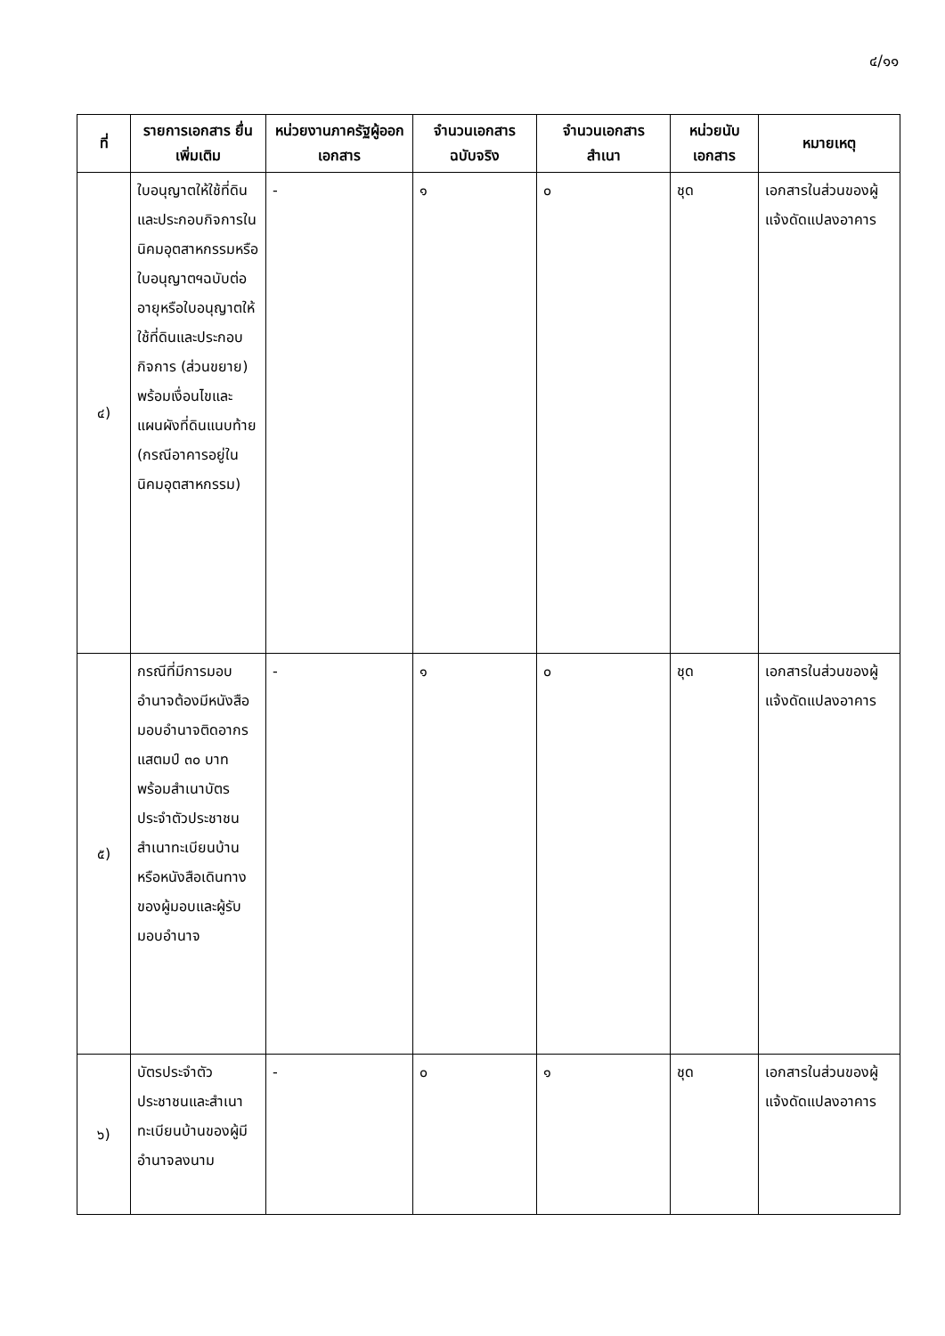๔/๑๑
| ที่ | รายการเอกสาร ยื่นเพิ่มเติม | หน่วยงานภาครัฐผู้ออกเอกสาร | จำนวนเอกสาร ฉบับจริง | จำนวนเอกสาร สำเนา | หน่วยนับ เอกสาร | หมายเหตุ |
| --- | --- | --- | --- | --- | --- | --- |
| ๔) | ใบอนุญาตให้ใช้ที่ดิน และประกอบกิจการในนิคมอุตสาหกรรมหรือใบอนุญาตฯฉบับต่ออายุหรือใบอนุญาตให้ใช้ที่ดินและประกอบกิจการ (ส่วนขยาย) พร้อมเงื่อนไขและแผนผังที่ดินแนบท้าย (กรณีอาคารอยู่ในนิคมอุตสาหกรรม) | - | ๑ | ๐ | ชุด | เอกสารในส่วนของผู้แจ้งดัดแปลงอาคาร |
| ๕) | กรณีที่มีการมอบอำนาจต้องมีหนังสือมอบอำนาจติดอากรแสตมป์ ๓๐ บาท พร้อมสำเนาบัตรประจำตัวประชาชนสำเนาทะเบียนบ้านหรือหนังสือเดินทางของผู้มอบและผู้รับมอบอำนาจ | - | ๑ | ๐ | ชุด | เอกสารในส่วนของผู้แจ้งดัดแปลงอาคาร |
| ๖) | บัตรประจำตัวประชาชนและสำเนาทะเบียนบ้านของผู้มีอำนาจลงนาม | - | ๐ | ๑ | ชุด | เอกสารในส่วนของผู้แจ้งดัดแปลงอาคาร |